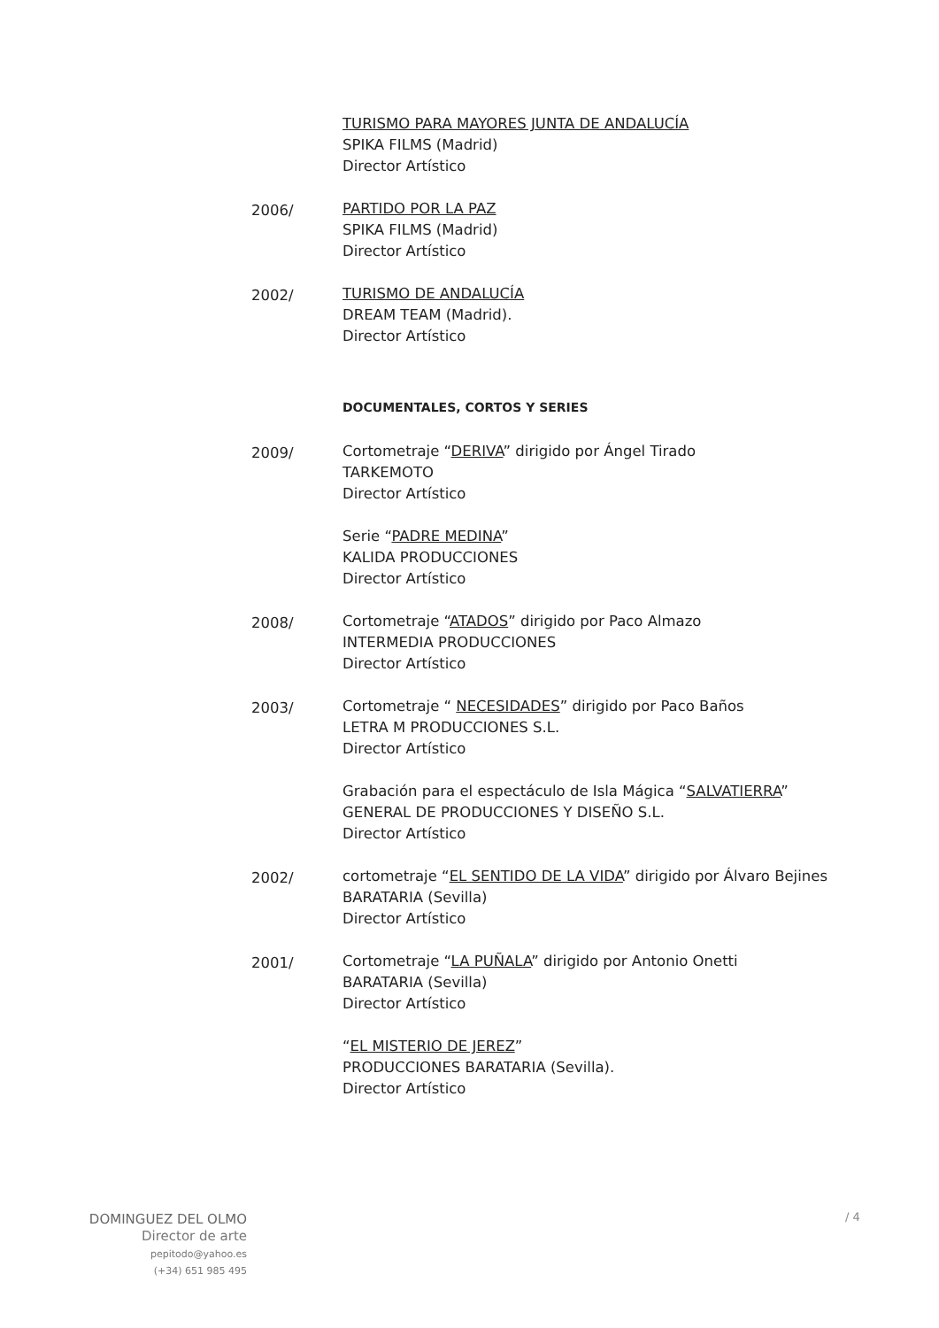TURISMO PARA MAYORES JUNTA DE ANDALUCÍA
SPIKA FILMS (Madrid)
Director Artístico
2006/ PARTIDO POR LA PAZ
SPIKA FILMS (Madrid)
Director Artístico
2002/ TURISMO DE ANDALUCÍA
DREAM TEAM (Madrid).
Director Artístico
DOCUMENTALES, CORTOS Y SERIES
2009/ Cortometraje “DERIVA” dirigido por Ángel Tirado
TARKEMOTO
Director Artístico
Serie “PADRE MEDINA”
KALIDA PRODUCCIONES
Director Artístico
2008/ Cortometraje “ATADOS” dirigido por Paco Almazo
INTERMEDIA PRODUCCIONES
Director Artístico
2003/ Cortometraje “ NECESIDADES” dirigido por Paco Baños
LETRA M PRODUCCIONES S.L.
Director Artístico
Grabación para el espectáculo de Isla Mágica “SALVATIERRA”
GENERAL DE PRODUCCIONES Y DISEÑO S.L.
Director Artístico
2002/ cortometraje “EL SENTIDO DE LA VIDA” dirigido por Álvaro Bejines
BARATARIA (Sevilla)
Director Artístico
2001/ Cortometraje “LA PUÑALA” dirigido por Antonio Onetti
BARATARIA (Sevilla)
Director Artístico
“EL MISTERIO DE JEREZ”
PRODUCCIONES BARATARIA (Sevilla).
Director Artístico
DOMINGUEZ DEL OLMO
Director de arte
pepitodo@yahoo.es
(+34) 651 985 495
/ 4